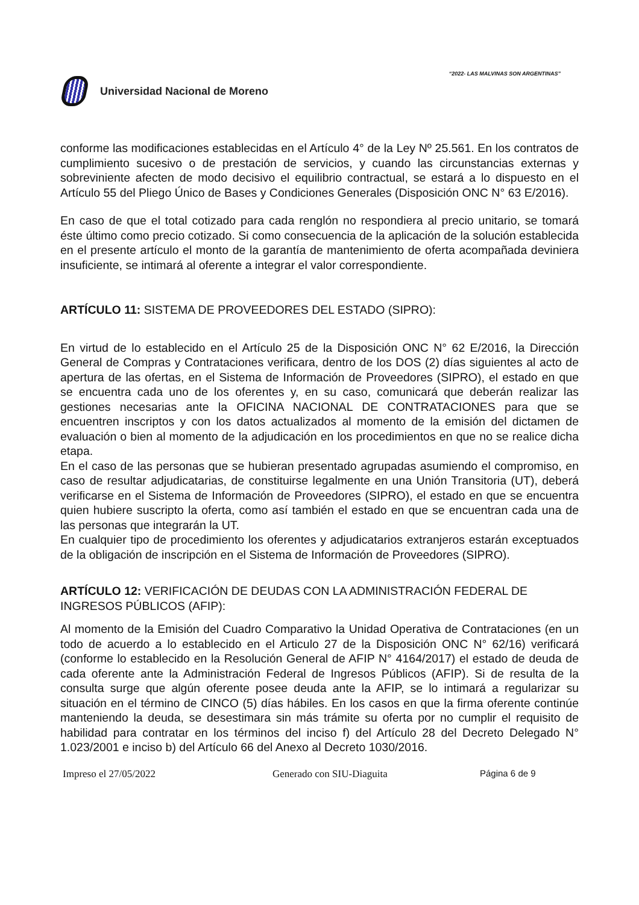“2022- LAS MALVINAS SON ARGENTINAS”
Universidad Nacional de Moreno
conforme las modificaciones establecidas en el Artículo 4° de la Ley Nº 25.561. En los contratos de cumplimiento sucesivo o de prestación de servicios, y cuando las circunstancias externas y sobreviniente afecten de modo decisivo el equilibrio contractual, se estará a lo dispuesto en el Artículo 55 del Pliego Único de Bases y Condiciones Generales (Disposición ONC N° 63 E/2016).
En caso de que el total cotizado para cada renglón no respondiera al precio unitario, se tomará éste último como precio cotizado. Si como consecuencia de la aplicación de la solución establecida en el presente artículo el monto de la garantía de mantenimiento de oferta acompañada deviniera insuficiente, se intimará al oferente a integrar el valor correspondiente.
ARTÍCULO 11: SISTEMA DE PROVEEDORES DEL ESTADO (SIPRO):
En virtud de lo establecido en el Artículo 25 de la Disposición ONC N° 62 E/2016, la Dirección General de Compras y Contrataciones verificara, dentro de los DOS (2) días siguientes al acto de apertura de las ofertas, en el Sistema de Información de Proveedores (SIPRO), el estado en que se encuentra cada uno de los oferentes y, en su caso, comunicará que deberán realizar las gestiones necesarias ante la OFICINA NACIONAL DE CONTRATACIONES para que se encuentren inscriptos y con los datos actualizados al momento de la emisión del dictamen de evaluación o bien al momento de la adjudicación en los procedimientos en que no se realice dicha etapa.
En el caso de las personas que se hubieran presentado agrupadas asumiendo el compromiso, en caso de resultar adjudicatarias, de constituirse legalmente en una Unión Transitoria (UT), deberá verificarse en el Sistema de Información de Proveedores (SIPRO), el estado en que se encuentra quien hubiere suscripto la oferta, como así también el estado en que se encuentran cada una de las personas que integrarán la UT.
En cualquier tipo de procedimiento los oferentes y adjudicatarios extranjeros estarán exceptuados de la obligación de inscripción en el Sistema de Información de Proveedores (SIPRO).
ARTÍCULO 12: VERIFICACIÓN DE DEUDAS CON LA ADMINISTRACIÓN FEDERAL DE INGRESOS PÚBLICOS (AFIP):
Al momento de la Emisión del Cuadro Comparativo la Unidad Operativa de Contrataciones (en un todo de acuerdo a lo establecido en el Articulo 27 de la Disposición ONC N° 62/16) verificará (conforme lo establecido en la Resolución General de AFIP N° 4164/2017) el estado de deuda de cada oferente ante la Administración Federal de Ingresos Públicos (AFIP). Si de resulta de la consulta surge que algún oferente posee deuda ante la AFIP, se lo intimará a regularizar su situación en el término de CINCO (5) días hábiles. En los casos en que la firma oferente continúe manteniendo la deuda, se desestimara sin más trámite su oferta por no cumplir el requisito de habilidad para contratar en los términos del inciso f) del Artículo 28 del Decreto Delegado N° 1.023/2001 e inciso b) del Artículo 66 del Anexo al Decreto 1030/2016.
Impreso el 27/05/2022 Generado con SIU-Diaguita Página 6 de 9